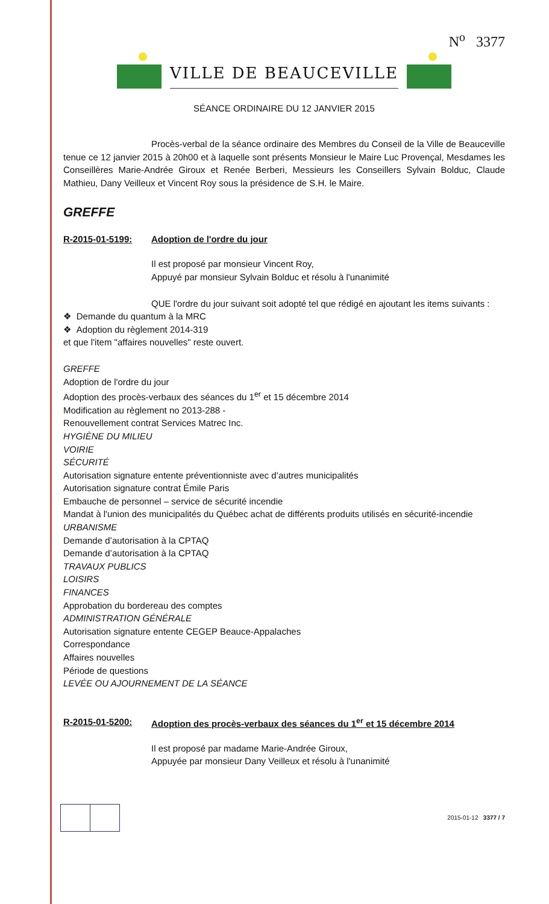N<sup>o</sup> 3377
VILLE DE BEAUCEVILLE
SÉANCE ORDINAIRE DU 12 JANVIER 2015
Procès-verbal de la séance ordinaire des Membres du Conseil de la Ville de Beauceville tenue ce 12 janvier 2015 à 20h00 et à laquelle sont présents Monsieur le Maire Luc Provençal, Mesdames les Conseillères Marie-Andrée Giroux et Renée Berberi, Messieurs les Conseillers Sylvain Bolduc, Claude Mathieu, Dany Veilleux et Vincent Roy sous la présidence de S.H. le Maire.
GREFFE
R-2015-01-5199: Adoption de l'ordre du jour
Il est proposé par monsieur Vincent Roy,
Appuyé par monsieur Sylvain Bolduc et résolu à l'unanimité
QUE l'ordre du jour suivant soit adopté tel que rédigé en ajoutant les items suivants :
❖ Demande du quantum à la MRC
❖ Adoption du règlement 2014-319
et que l'item "affaires nouvelles" reste ouvert.
GREFFE
Adoption de l'ordre du jour
Adoption des procès-verbaux des séances du 1<sup>er</sup> et 15 décembre 2014
Modification au règlement no 2013-288 -
Renouvellement contrat Services Matrec Inc.
HYGIÈNE DU MILIEU
VOIRIE
SÉCURITÉ
Autorisation signature entente préventionniste avec d’autres municipalités
Autorisation signature contrat Émile Paris
Embauche de personnel – service de sécurité incendie
Mandat à l'union des municipalités du Québec achat de différents produits utilisés en sécurité-incendie
URBANISME
Demande d’autorisation à la CPTAQ
Demande d’autorisation à la CPTAQ
TRAVAUX PUBLICS
LOISIRS
FINANCES
Approbation du bordereau des comptes
ADMINISTRATION GÉNÉRALE
Autorisation signature entente CEGEP Beauce-Appalaches
Correspondance
Affaires nouvelles
Période de questions
LEVÉE OU AJOURNEMENT DE LA SÉANCE
R-2015-01-5200: Adoption des procès-verbaux des séances du 1<sup>er</sup> et 15 décembre 2014
Il est proposé par madame Marie-Andrée Giroux,
Appuyée par monsieur Dany Veilleux et résolu à l'unanimité
2015-01-12 3377 / 7